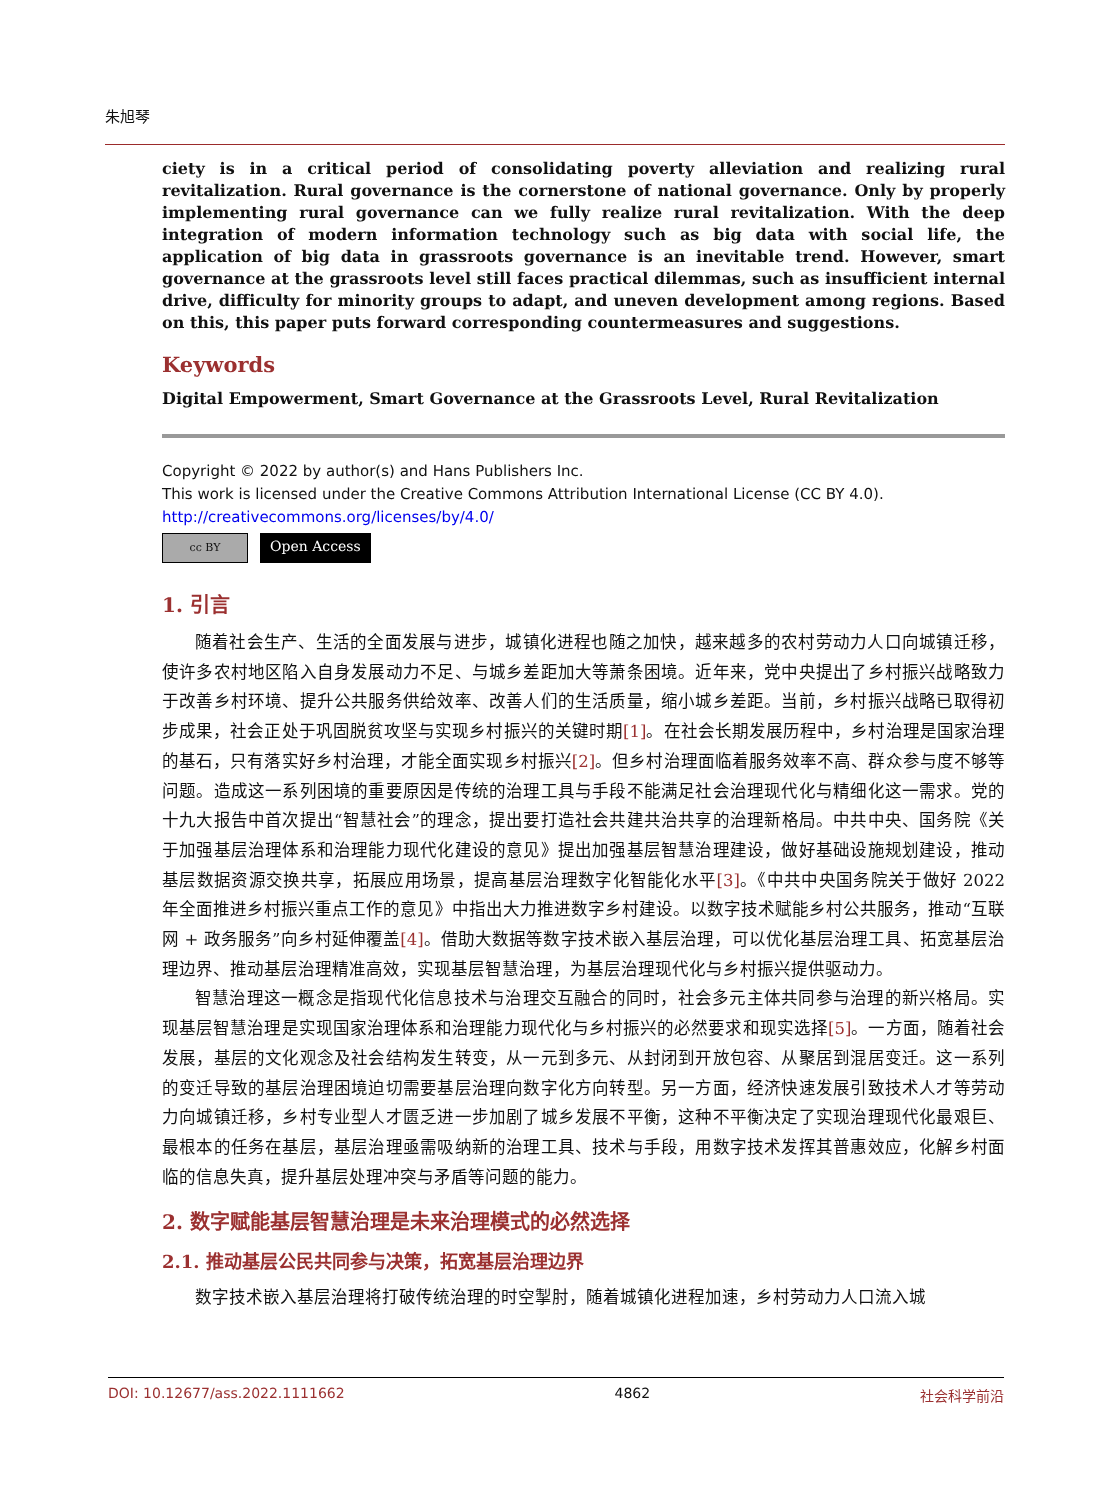朱旭琴
ciety is in a critical period of consolidating poverty alleviation and realizing rural revitalization. Rural governance is the cornerstone of national governance. Only by properly implementing rural governance can we fully realize rural revitalization. With the deep integration of modern information technology such as big data with social life, the application of big data in grassroots governance is an inevitable trend. However, smart governance at the grassroots level still faces practical dilemmas, such as insufficient internal drive, difficulty for minority groups to adapt, and uneven development among regions. Based on this, this paper puts forward corresponding countermeasures and suggestions.
Keywords
Digital Empowerment, Smart Governance at the Grassroots Level, Rural Revitalization
Copyright © 2022 by author(s) and Hans Publishers Inc.
This work is licensed under the Creative Commons Attribution International License (CC BY 4.0).
http://creativecommons.org/licenses/by/4.0/
cc BY
Open Access
1. 引言
随着社会生产、生活的全面发展与进步，城镇化进程也随之加快，越来越多的农村劳动力人口向城镇迁移，使许多农村地区陷入自身发展动力不足、与城乡差距加大等萧条困境。近年来，党中央提出了乡村振兴战略致力于改善乡村环境、提升公共服务供给效率、改善人们的生活质量，缩小城乡差距。当前，乡村振兴战略已取得初步成果，社会正处于巩固脱贫攻坚与实现乡村振兴的关键时期[1]。在社会长期发展历程中，乡村治理是国家治理的基石，只有落实好乡村治理，才能全面实现乡村振兴[2]。但乡村治理面临着服务效率不高、群众参与度不够等问题。造成这一系列困境的重要原因是传统的治理工具与手段不能满足社会治理现代化与精细化这一需求。党的十九大报告中首次提出“智慧社会”的理念，提出要打造社会共建共治共享的治理新格局。中共中央、国务院《关于加强基层治理体系和治理能力现代化建设的意见》提出加强基层智慧治理建设，做好基础设施规划建设，推动基层数据资源交换共享，拓展应用场景，提高基层治理数字化智能化水平[3]。《中共中央国务院关于做好 2022 年全面推进乡村振兴重点工作的意见》中指出大力推进数字乡村建设。以数字技术赋能乡村公共服务，推动“互联网 + 政务服务”向乡村延伸覆盖[4]。借助大数据等数字技术嵌入基层治理，可以优化基层治理工具、拓宽基层治理边界、推动基层治理精准高效，实现基层智慧治理，为基层治理现代化与乡村振兴提供驱动力。
智慧治理这一概念是指现代化信息技术与治理交互融合的同时，社会多元主体共同参与治理的新兴格局。实现基层智慧治理是实现国家治理体系和治理能力现代化与乡村振兴的必然要求和现实选择[5]。一方面，随着社会发展，基层的文化观念及社会结构发生转变，从一元到多元、从封闭到开放包容、从聚居到混居变迁。这一系列的变迁导致的基层治理困境迫切需要基层治理向数字化方向转型。另一方面，经济快速发展引致技术人才等劳动力向城镇迁移，乡村专业型人才匮乏进一步加剧了城乡发展不平衡，这种不平衡决定了实现治理现代化最艰巨、最根本的任务在基层，基层治理亟需吸纳新的治理工具、技术与手段，用数字技术发挥其普惠效应，化解乡村面临的信息失真，提升基层处理冲突与矛盾等问题的能力。
2. 数字赋能基层智慧治理是未来治理模式的必然选择
2.1. 推动基层公民共同参与决策，拓宽基层治理边界
数字技术嵌入基层治理将打破传统治理的时空掣肘，随着城镇化进程加速，乡村劳动力人口流入城
DOI: 10.12677/ass.2022.1111662 4862 社会科学前沿